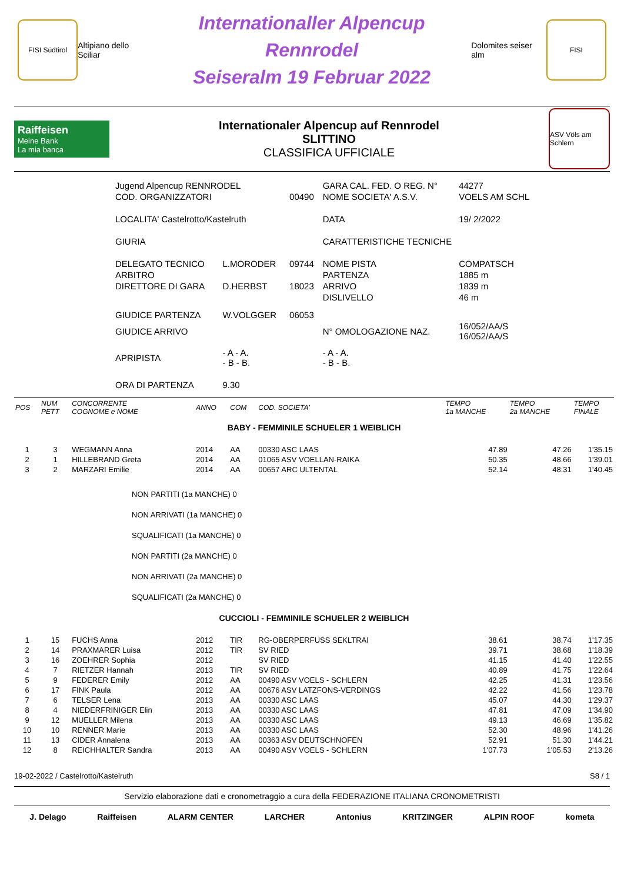FISI Südtirol
Altipiano dello Sciliar
Internationaller Alpencup Rennrodel
Seiseralm 19 Februar 2022
Dolomites seiser alm
FISI
Raiffeisen
Meine Bank
La mia banca
Internationaler Alpencup auf Rennrodel
SLITTINO
CLASSIFICA UFFICIALE
ASV Völs am Schlern
| Jugend Alpencup RENNRODEL | | | GARA CAL. FED. O REG. N° | 44277 |
| COD. ORGANIZZATORI | | 00490 | NOME SOCIETA' A.S.V. | VOELS AM SCHL |
| LOCALITA' Castelrotto/Kastelruth | | | DATA | 19/ 2/2022 |
| GIURIA | | | CARATTERISTICHE TECNICHE | |
| DELEGATO TECNICO | L.MORODER | 09744 | NOME PISTA | COMPATSCH |
| ARBITRO | | | PARTENZA | 1885 m |
| DIRETTORE DI GARA | D.HERBST | 18023 | ARRIVO | 1839 m |
| | | | DISLIVELLO | 46 m |
| GIUDICE PARTENZA | W.VOLGGER | 06053 | | |
| GIUDICE ARRIVO | | | N° OMOLOGAZIONE NAZ. | 16/052/AA/S 16/052/AA/S |
| APRIPISTA | - A - A. - B - B. | | - A - A. - B - B. | |
| ORA DI PARTENZA | 9.30 | | | |
| POS | NUM PETT | CONCORRENTE COGNOME e NOME | ANNO | COM | COD. SOCIETA' | TEMPO 1a MANCHE | TEMPO 2a MANCHE | TEMPO FINALE |
| --- | --- | --- | --- | --- | --- | --- | --- | --- |
| BABY - FEMMINILE SCHUELER 1 WEIBLICH | | | | | | | | |
| 1 | 3 | WEGMANN Anna | 2014 | AA | 00330 ASC LAAS | 47.89 | 47.26 | 1'35.15 |
| 2 | 1 | HILLEBRAND Greta | 2014 | AA | 01065 ASV VOELLAN-RAIKA | 50.35 | 48.66 | 1'39.01 |
| 3 | 2 | MARZARI Emilie | 2014 | AA | 00657 ARC ULTENTAL | 52.14 | 48.31 | 1'40.45 |
| NON PARTITI (1a MANCHE) 0 NON ARRIVATI (1a MANCHE) 0 SQUALIFICATI (1a MANCHE) 0 NON PARTITI (2a MANCHE) 0 NON ARRIVATI (2a MANCHE) 0 SQUALIFICATI (2a MANCHE) 0 | | | | | | | | |
| CUCCIOLI - FEMMINILE SCHUELER 2 WEIBLICH | | | | | | | | |
| 1 | 15 | FUCHS Anna | 2012 | TIR | RG-OBERPERFUSS SEKLTRAI | 38.61 | 38.74 | 1'17.35 |
| 2 | 14 | PRAXMARER Luisa | 2012 | TIR | SV RIED | 39.71 | 38.68 | 1'18.39 |
| 3 | 16 | ZOEHRER Sophia | 2012 | | SV RIED | 41.15 | 41.40 | 1'22.55 |
| 4 | 7 | RIETZER Hannah | 2013 | TIR | SV RIED | 40.89 | 41.75 | 1'22.64 |
| 5 | 9 | FEDERER Emily | 2012 | AA | 00490 ASV VOELS - SCHLERN | 42.25 | 41.31 | 1'23.56 |
| 6 | 17 | FINK Paula | 2012 | AA | 00676 ASV LATZFONS-VERDINGS | 42.22 | 41.56 | 1'23.78 |
| 7 | 6 | TELSER Lena | 2013 | AA | 00330 ASC LAAS | 45.07 | 44.30 | 1'29.37 |
| 8 | 4 | NIEDERFRINIGER Elin | 2013 | AA | 00330 ASC LAAS | 47.81 | 47.09 | 1'34.90 |
| 9 | 12 | MUELLER Milena | 2013 | AA | 00330 ASC LAAS | 49.13 | 46.69 | 1'35.82 |
| 10 | 10 | RENNER Marie | 2013 | AA | 00330 ASC LAAS | 52.30 | 48.96 | 1'41.26 |
| 11 | 13 | CIDER Annalena | 2013 | AA | 00363 ASV DEUTSCHNOFEN | 52.91 | 51.30 | 1'44.21 |
| 12 | 8 | REICHHALTER Sandra | 2013 | AA | 00490 ASV VOELS - SCHLERN | 1'07.73 | 1'05.53 | 2'13.26 |
19-02-2022 / Castelrotto/Kastelruth S8 / 1
Servizio elaborazione dati e cronometraggio a cura della FEDERAZIONE ITALIANA CRONOMETRISTI
J. Delago Raiffeisen ALARM CENTER LARCHER Antonius KRITZINGER ALPIN ROOF kometa